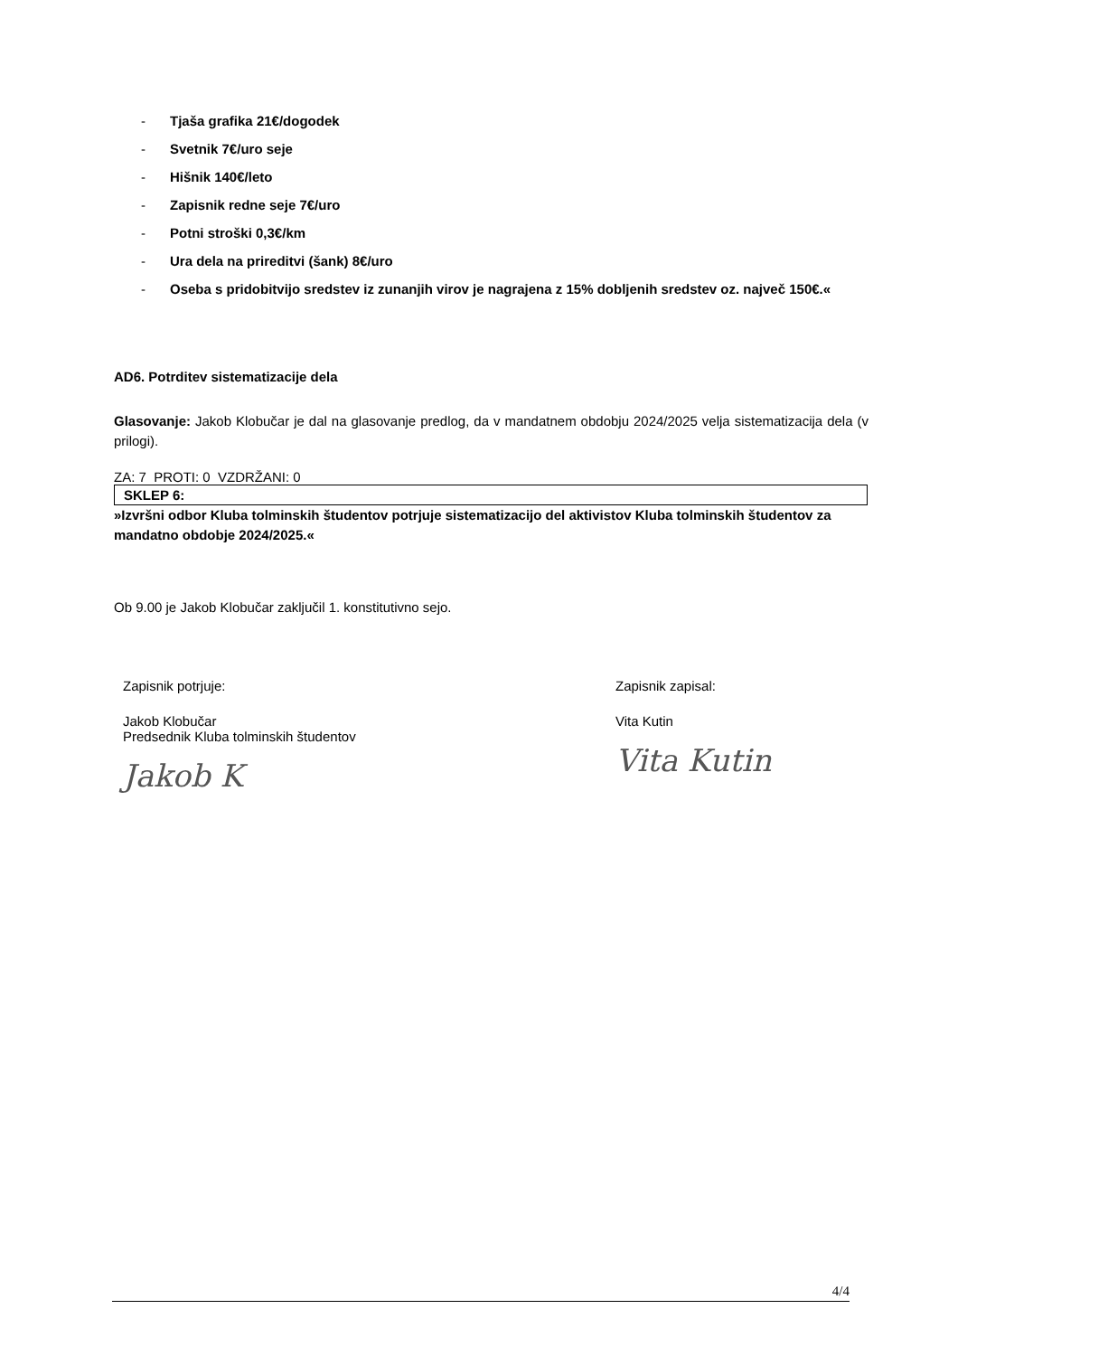- Tjaša grafika 21€/dogodek
- Svetnik 7€/uro seje
- Hišnik 140€/leto
- Zapisnik redne seje 7€/uro
- Potni stroški 0,3€/km
- Ura dela na prireditvi (šank) 8€/uro
- Oseba s pridobitvijo sredstev iz zunanjih virov je nagrajena z 15% dobljenih sredstev oz. največ 150€.«
AD6. Potrditev sistematizacije dela
Glasovanje: Jakob Klobučar je dal na glasovanje predlog, da v mandatnem obdobju 2024/2025 velja sistematizacija dela (v prilogi).
ZA: 7 PROTI: 0 VZDRŽANI: 0
SKLEP 6:
»Izvršni odbor Kluba tolminskih študentov potrjuje sistematizacijo del aktivistov Kluba tolminskih študentov za mandatno obdobje 2024/2025.«
Ob 9.00 je Jakob Klobučar zaključil 1. konstitutivno sejo.
Zapisnik potrjuje:
Jakob Klobučar
Predsednik Kluba tolminskih študentov
Jakob K
Zapisnik zapisal:
Vita Kutin
Vita Kutin
4/4